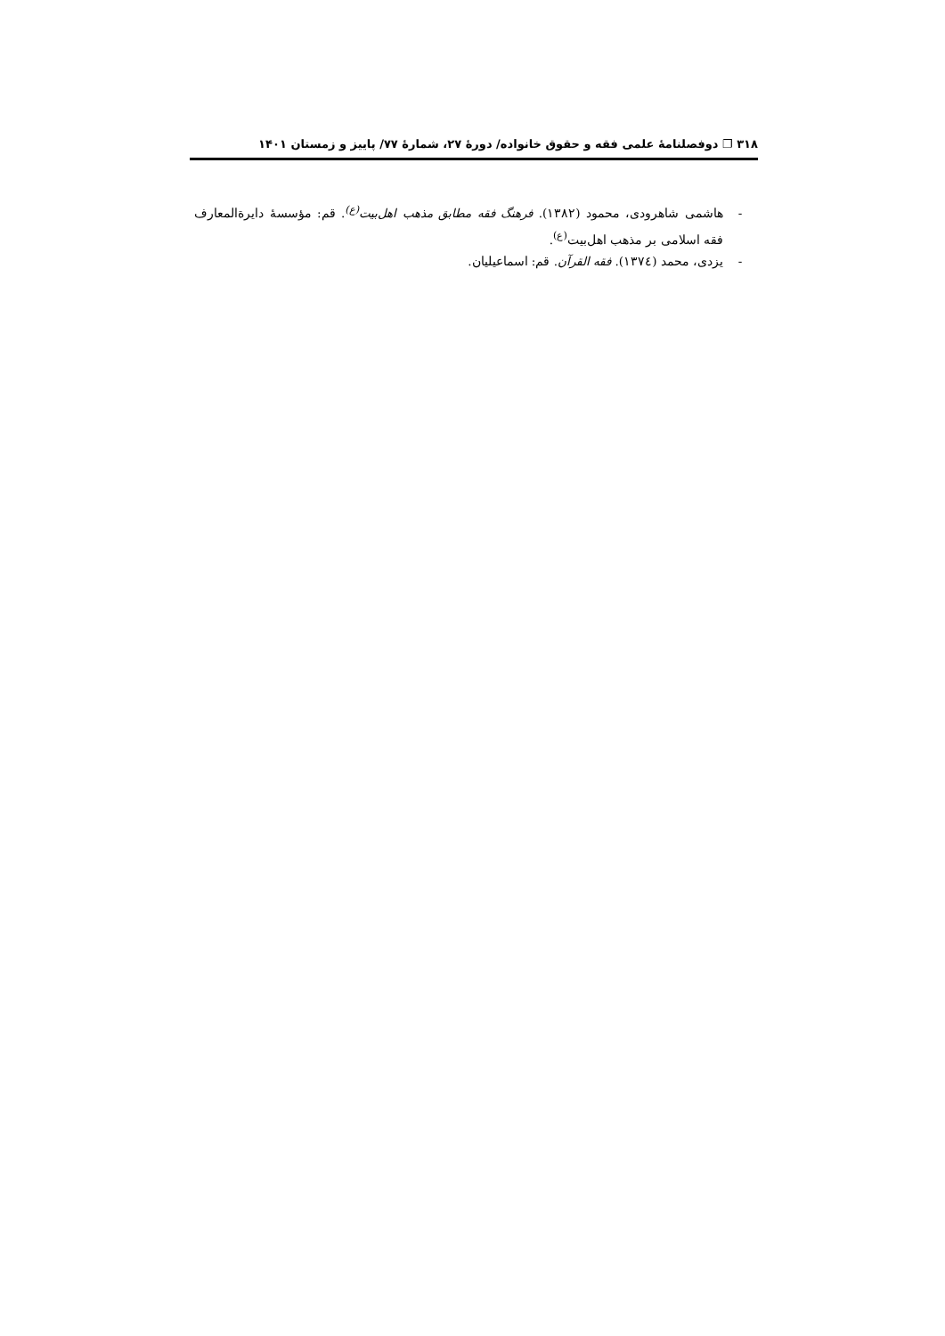۳۱۸ ❐ دوفصلنامۀ علمی فقه و حقوق خانواده/ دورۀ ۲۷، شمارۀ ۷۷/ پاییز و زمستان ۱۴۰۱
- هاشمی شاهرودی، محمود (۱۳۸۲). فرهنگ فقه مطابق مذهب اهل‌بیت<sup>(ع)</sup>. قم: مؤسسۀ دایرةالمعارف فقه اسلامی بر مذهب اهل‌بیت<sup>(ع)</sup>.
- یزدی، محمد (۱۳۷٤). فقه القرآن. قم: اسماعیلیان.